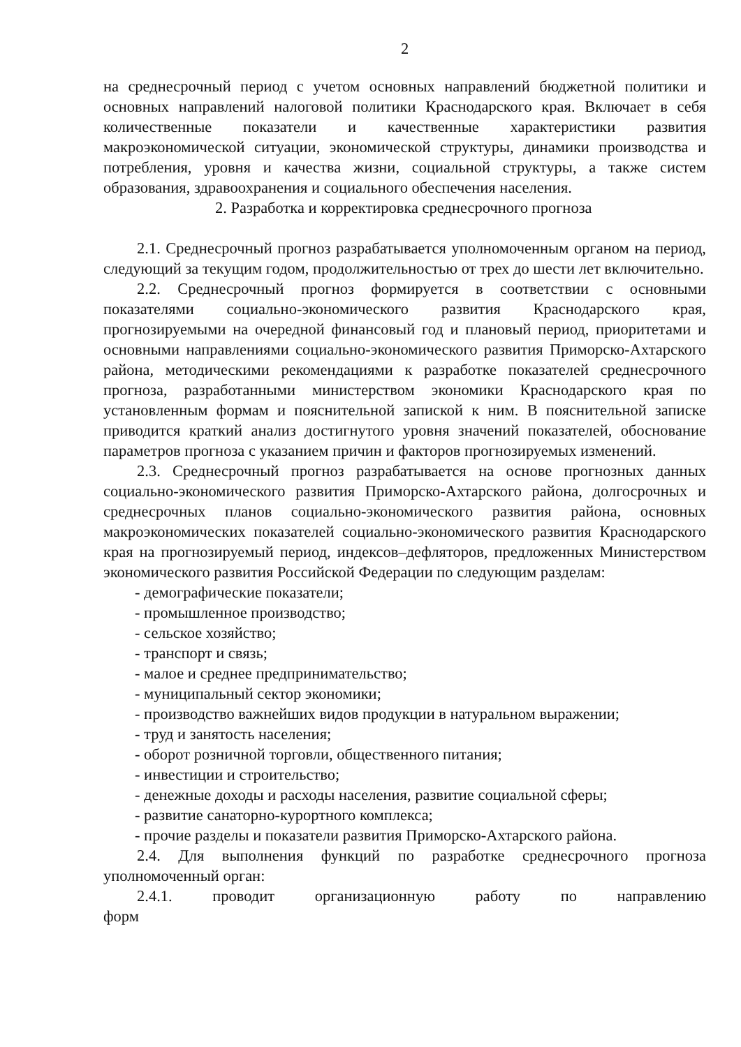2
на среднесрочный период с учетом основных направлений бюджетной политики и основных направлений налоговой политики Краснодарского края. Включает в себя количественные показатели и качественные характеристики развития макроэкономической ситуации, экономической структуры, динамики производства и потребления, уровня и качества жизни, социальной структуры, а также систем образования, здравоохранения и социального обеспечения населения.
2. Разработка и корректировка среднесрочного прогноза
2.1. Среднесрочный прогноз разрабатывается уполномоченным органом на период, следующий за текущим годом, продолжительностью от трех до шести лет включительно.
2.2. Среднесрочный прогноз формируется в соответствии с основными показателями социально-экономического развития Краснодарского края, прогнозируемыми на очередной финансовый год и плановый период, приоритетами и основными направлениями социально-экономического развития Приморско-Ахтарского района, методическими рекомендациями к разработке показателей среднесрочного прогноза, разработанными министерством экономики Краснодарского края по установленным формам и пояснительной запиской к ним. В пояснительной записке приводится краткий анализ достигнутого уровня значений показателей, обоснование параметров прогноза с указанием причин и факторов прогнозируемых изменений.
2.3. Среднесрочный прогноз разрабатывается на основе прогнозных данных социально-экономического развития Приморско-Ахтарского района, долгосрочных и среднесрочных планов социально-экономического развития района, основных макроэкономических показателей социально-экономического развития Краснодарского края на прогнозируемый период, индексов–дефляторов, предложенных Министерством экономического развития Российской Федерации по следующим разделам:
- демографические показатели;
- промышленное производство;
- сельское хозяйство;
- транспорт и связь;
- малое и среднее предпринимательство;
- муниципальный сектор экономики;
- производство важнейших видов продукции в натуральном выражении;
- труд и занятость населения;
- оборот розничной торговли, общественного питания;
- инвестиции и строительство;
- денежные доходы и расходы населения, развитие социальной сферы;
- развитие санаторно-курортного комплекса;
- прочие разделы и показатели развития Приморско-Ахтарского района.
2.4. Для выполнения функций по разработке среднесрочного прогноза уполномоченный орган:
2.4.1. проводит организационную работу по направлению форм